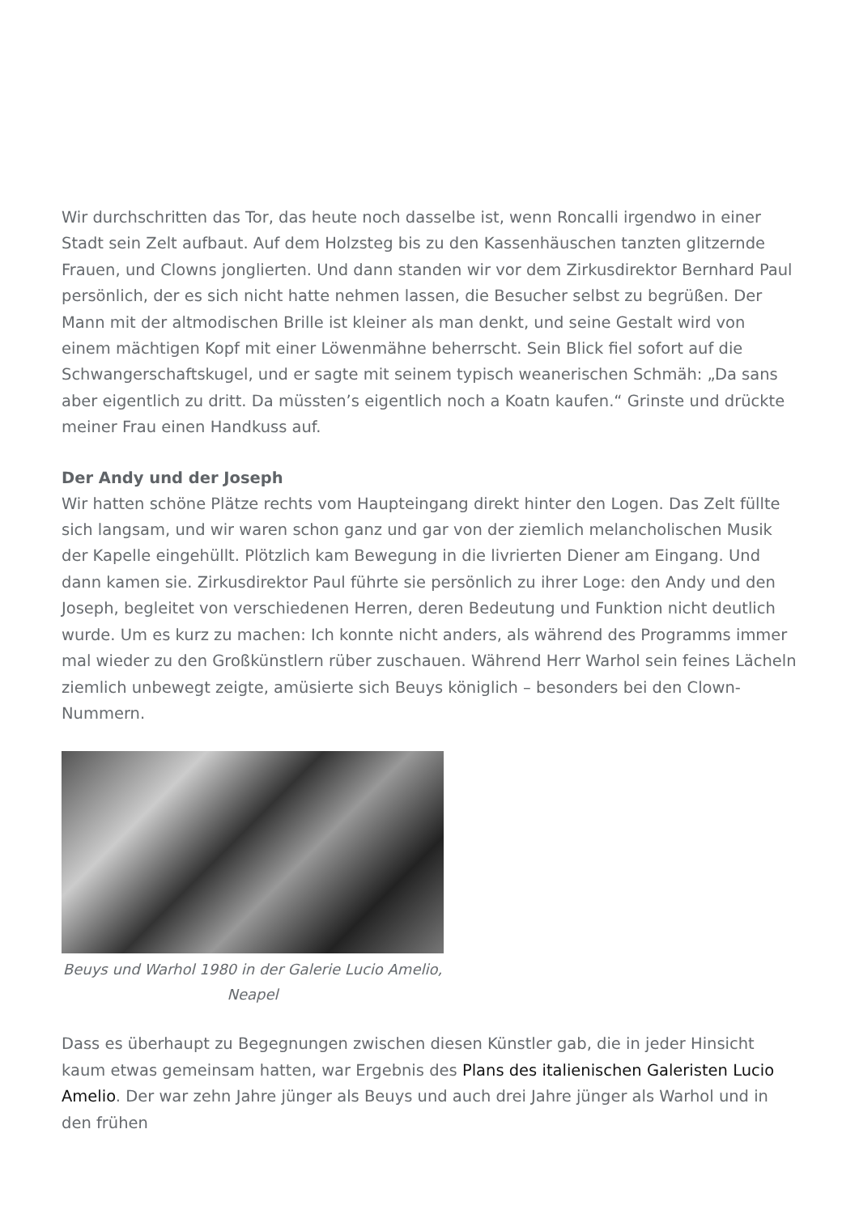Wir durchschritten das Tor, das heute noch dasselbe ist, wenn Roncalli irgendwo in einer Stadt sein Zelt aufbaut. Auf dem Holzsteg bis zu den Kassenhäuschen tanzten glitzernde Frauen, und Clowns jonglierten. Und dann standen wir vor dem Zirkusdirektor Bernhard Paul persönlich, der es sich nicht hatte nehmen lassen, die Besucher selbst zu begrüßen. Der Mann mit der altmodischen Brille ist kleiner als man denkt, und seine Gestalt wird von einem mächtigen Kopf mit einer Löwenmähne beherrscht. Sein Blick fiel sofort auf die Schwangerschaftskugel, und er sagte mit seinem typisch weanerischen Schmäh: „Da sans aber eigentlich zu dritt. Da müssten’s eigentlich noch a Koatn kaufen.“ Grinste und drückte meiner Frau einen Handkuss auf.
Der Andy und der Joseph
Wir hatten schöne Plätze rechts vom Haupteingang direkt hinter den Logen. Das Zelt füllte sich langsam, und wir waren schon ganz und gar von der ziemlich melancholischen Musik der Kapelle eingehüllt. Plötzlich kam Bewegung in die livrierten Diener am Eingang. Und dann kamen sie. Zirkusdirektor Paul führte sie persönlich zu ihrer Loge: den Andy und den Joseph, begleitet von verschiedenen Herren, deren Bedeutung und Funktion nicht deutlich wurde. Um es kurz zu machen: Ich konnte nicht anders, als während des Programms immer mal wieder zu den Großkünstlern rüber zuschauen. Während Herr Warhol sein feines Lächeln ziemlich unbewegt zeigte, amüsierte sich Beuys königlich – besonders bei den Clown-Nummern.
Beuys und Warhol 1980 in der Galerie Lucio Amelio, Neapel
Dass es überhaupt zu Begegnungen zwischen diesen Künstler gab, die in jeder Hinsicht kaum etwas gemeinsam hatten, war Ergebnis des Plans des italienischen Galeristen Lucio Amelio. Der war zehn Jahre jünger als Beuys und auch drei Jahre jünger als Warhol und in den frühen